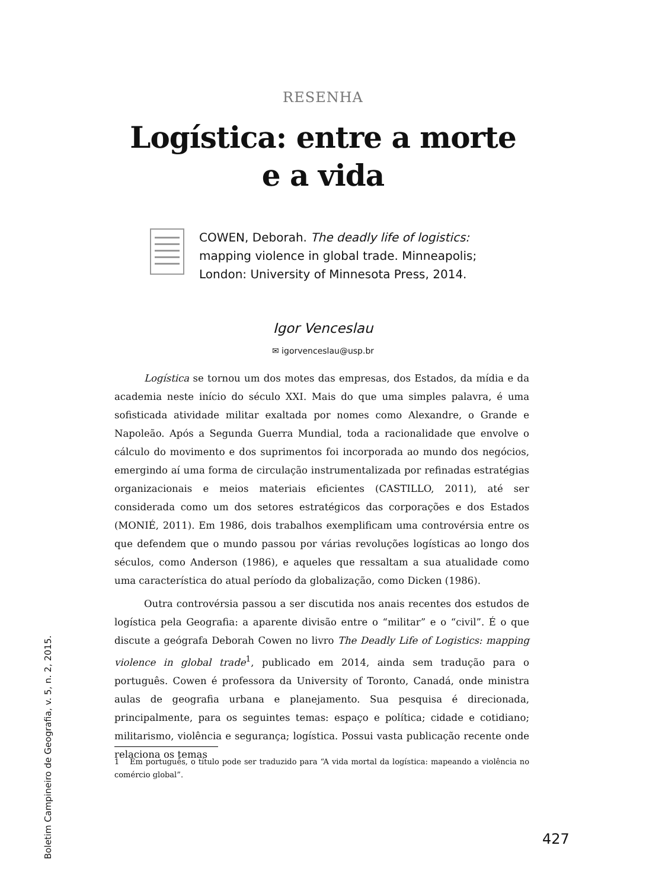RESENHA
Logística: entre a morte e a vida
COWEN, Deborah. The deadly life of logistics: mapping violence in global trade. Minneapolis; London: University of Minnesota Press, 2014.
Igor Venceslau
✉ igorvenceslau@usp.br
Logística se tornou um dos motes das empresas, dos Estados, da mídia e da academia neste início do século XXI. Mais do que uma simples palavra, é uma sofisticada atividade militar exaltada por nomes como Alexandre, o Grande e Napoleão. Após a Segunda Guerra Mundial, toda a racionalidade que envolve o cálculo do movimento e dos suprimentos foi incorporada ao mundo dos negócios, emergindo aí uma forma de circulação instrumentalizada por refinadas estratégias organizacionais e meios materiais eficientes (CASTILLO, 2011), até ser considerada como um dos setores estratégicos das corporações e dos Estados (MONIÉ, 2011). Em 1986, dois trabalhos exemplificam uma controvérsia entre os que defendem que o mundo passou por várias revoluções logísticas ao longo dos séculos, como Anderson (1986), e aqueles que ressaltam a sua atualidade como uma característica do atual período da globalização, como Dicken (1986).
Outra controvérsia passou a ser discutida nos anais recentes dos estudos de logística pela Geografia: a aparente divisão entre o “militar” e o “civil”. É o que discute a geógrafa Deborah Cowen no livro The Deadly Life of Logistics: mapping violence in global trade<sup>1</sup>, publicado em 2014, ainda sem tradução para o português. Cowen é professora da University of Toronto, Canadá, onde ministra aulas de geografia urbana e planejamento. Sua pesquisa é direcionada, principalmente, para os seguintes temas: espaço e política; cidade e cotidiano; militarismo, violência e segurança; logística. Possui vasta publicação recente onde relaciona os temas
1 Em português, o título pode ser traduzido para “A vida mortal da logística: mapeando a violência no comércio global”.
Boletim Campineiro de Geografia, v. 5, n. 2, 2015.
427